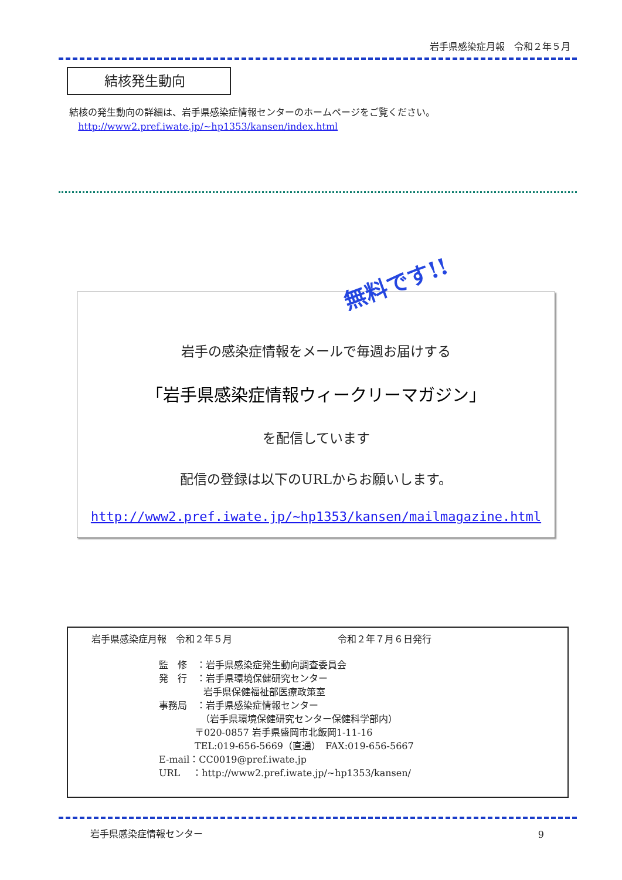岩手県感染症月報　令和２年５月
結核発生動向
結核の発生動向の詳細は、岩手県感染症情報センターのホームページをご覧ください。
http://www2.pref.iwate.jp/~hp1353/kansen/index.html
無料です!!
岩手の感染症情報をメールで毎週お届けする
「岩手県感染症情報ウィークリーマガジン」
を配信しています
配信の登録は以下のURLからお願いします。
http://www2.pref.iwate.jp/~hp1353/kansen/mailmagazine.html
岩手県感染症月報　令和２年５月 令和２年７月６日発行
監　修　：岩手県感染症発生動向調査委員会
発　行　：岩手県環境保健研究センター
岩手県保健福祉部医療政策室
事務局　：岩手県感染症情報センター
（岩手県環境保健研究センター保健科学部内）
〒020-0857 岩手県盛岡市北飯岡1-11-16
TEL:019-656-5669（直通）　FAX:019-656-5667
E-mail：CC0019@pref.iwate.jp
URL　 ：http://www2.pref.iwate.jp/~hp1353/kansen/
岩手県感染症情報センター 9